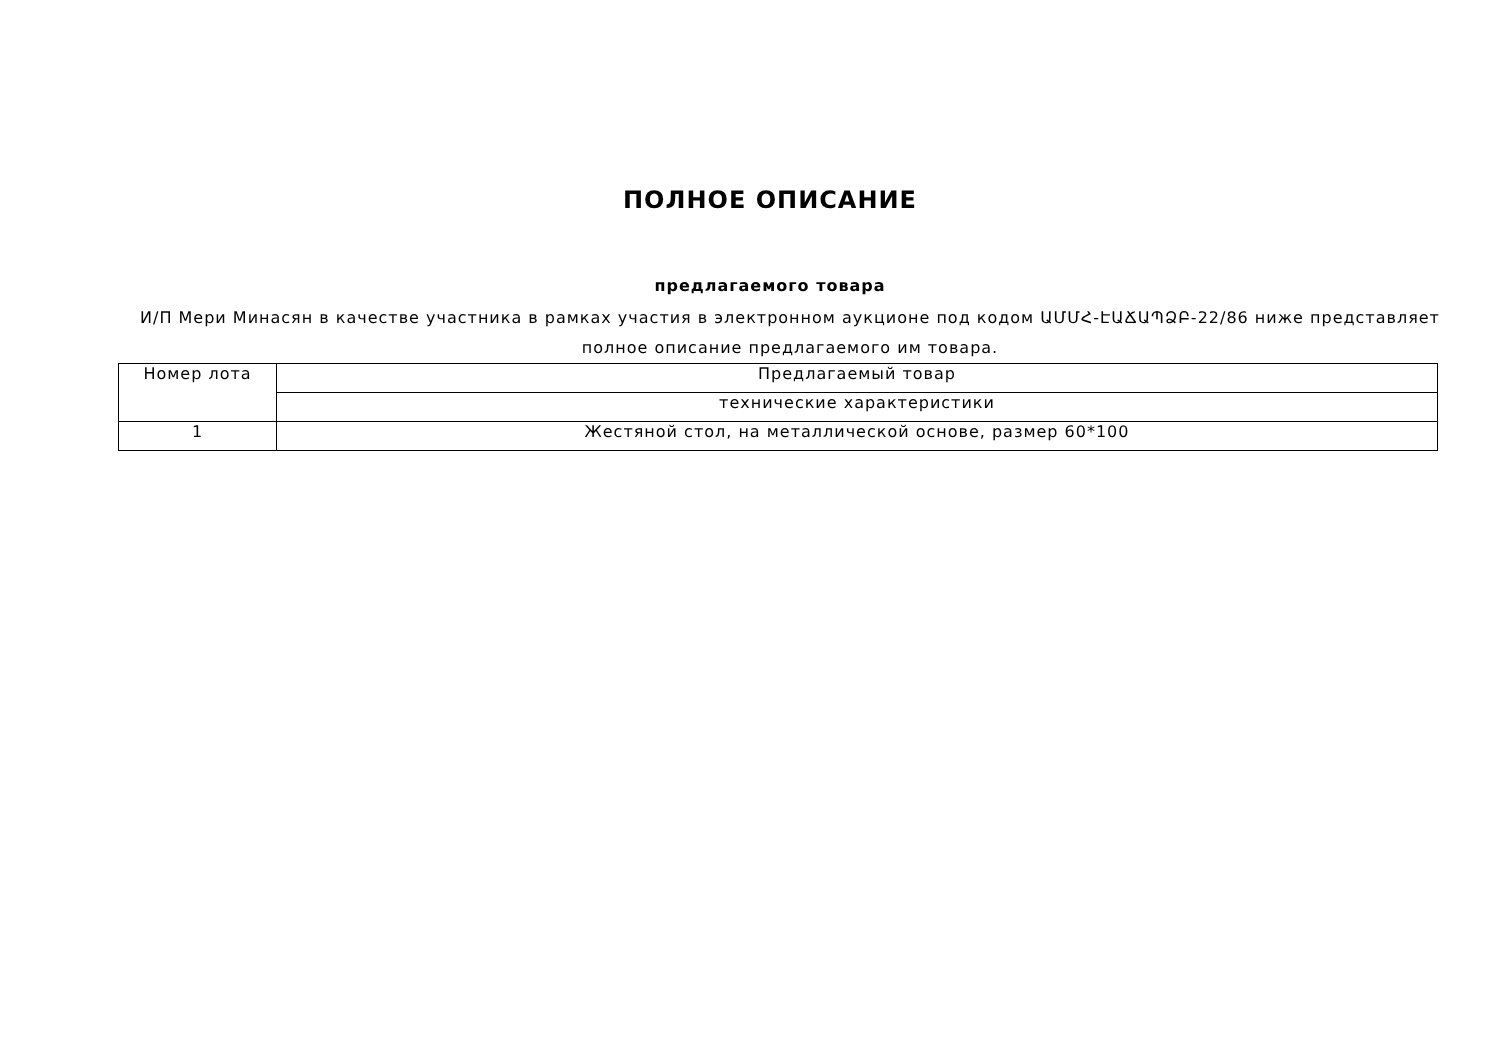ПОЛНОЕ ОПИСАНИЕ
предлагаемого товара
И/П Мери Минасян в качестве участника в рамках участия в электронном аукционе под кодом ԱՄՄՀ-ԷԱՃԱՊՁԲ-22/86 ниже представляет полное описание предлагаемого им товара.
| Номер лота | Предлагаемый товар |
| | технические характеристики |
| 1 | Жестяной стол, на металлической основе, размер 60*100 |